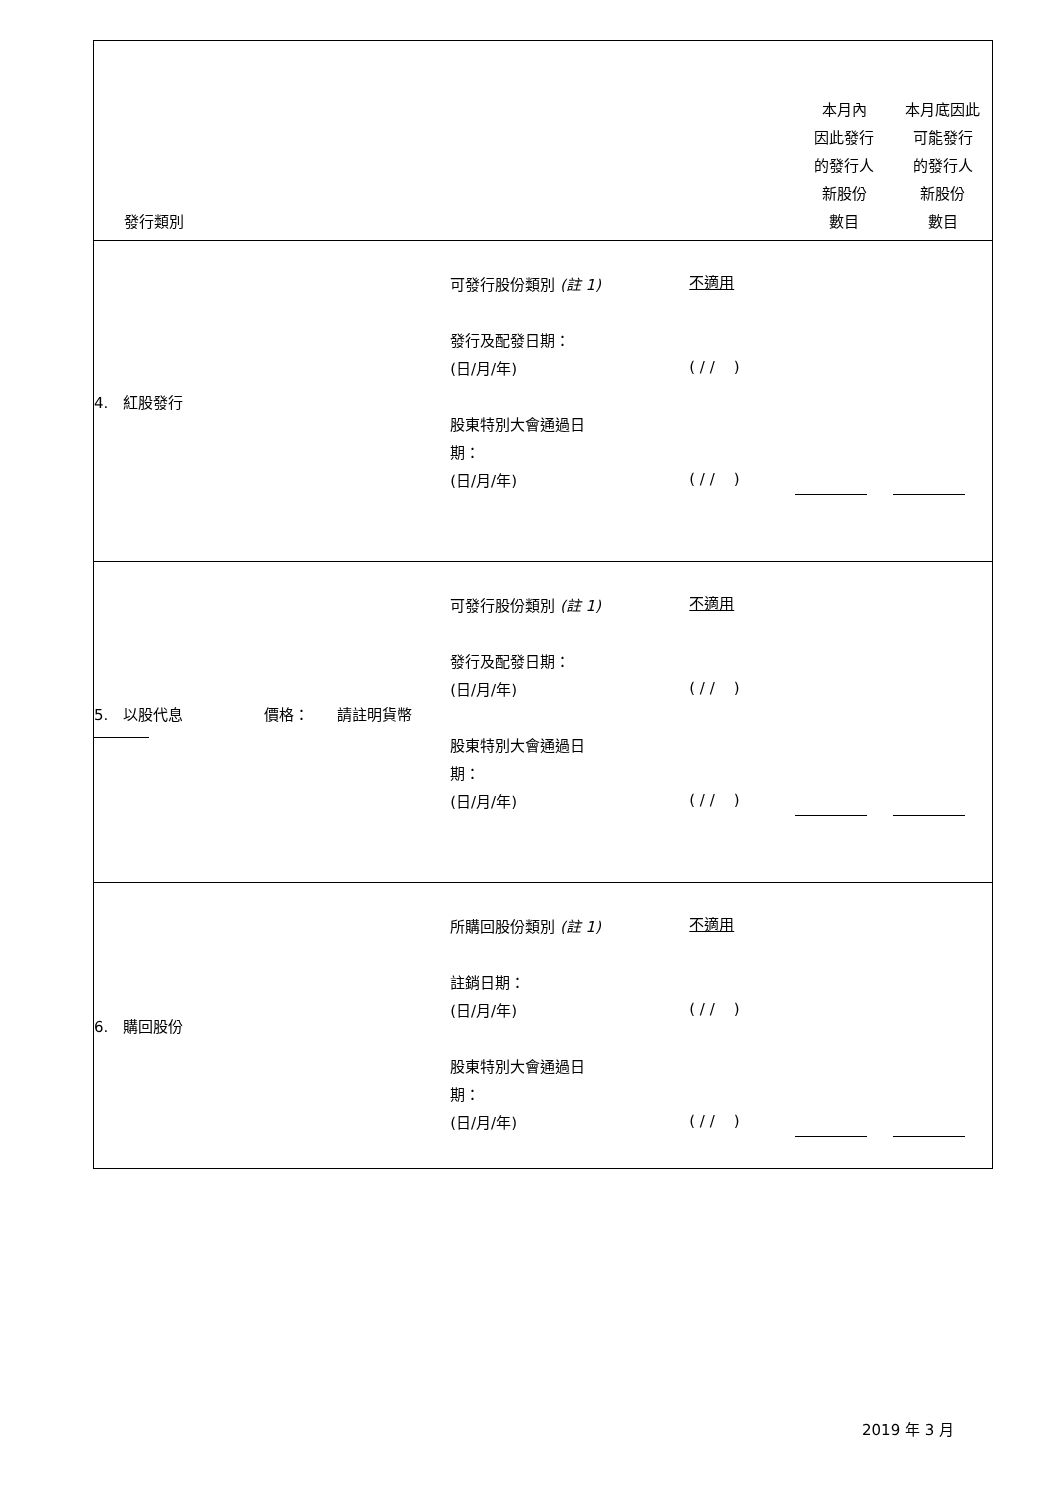| 發行類別 | | | 本月內 因此發行 的發行人 新股份 數目 | 本月底因此 可能發行 的發行人 新股份 數目 |
| 4. 紅股發行 | 可發行股份類別 (註 1) 發行及配發日期： (日/月/年) 股東特別大會通過日 期： (日/月/年) | 不適用 ( / / ) ( / / ) | | |
| 5. 以股代息 價格： 請註明貨幣 | 可發行股份類別 (註 1) 發行及配發日期： (日/月/年) 股東特別大會通過日 期： (日/月/年) | 不適用 ( / / ) ( / / ) | | |
| 6. 購回股份 | 所購回股份類別 (註 1) 註銷日期： (日/月/年) 股東特別大會通過日 期： (日/月/年) | 不適用 ( / / ) ( / / ) | | |
2019 年 3 月